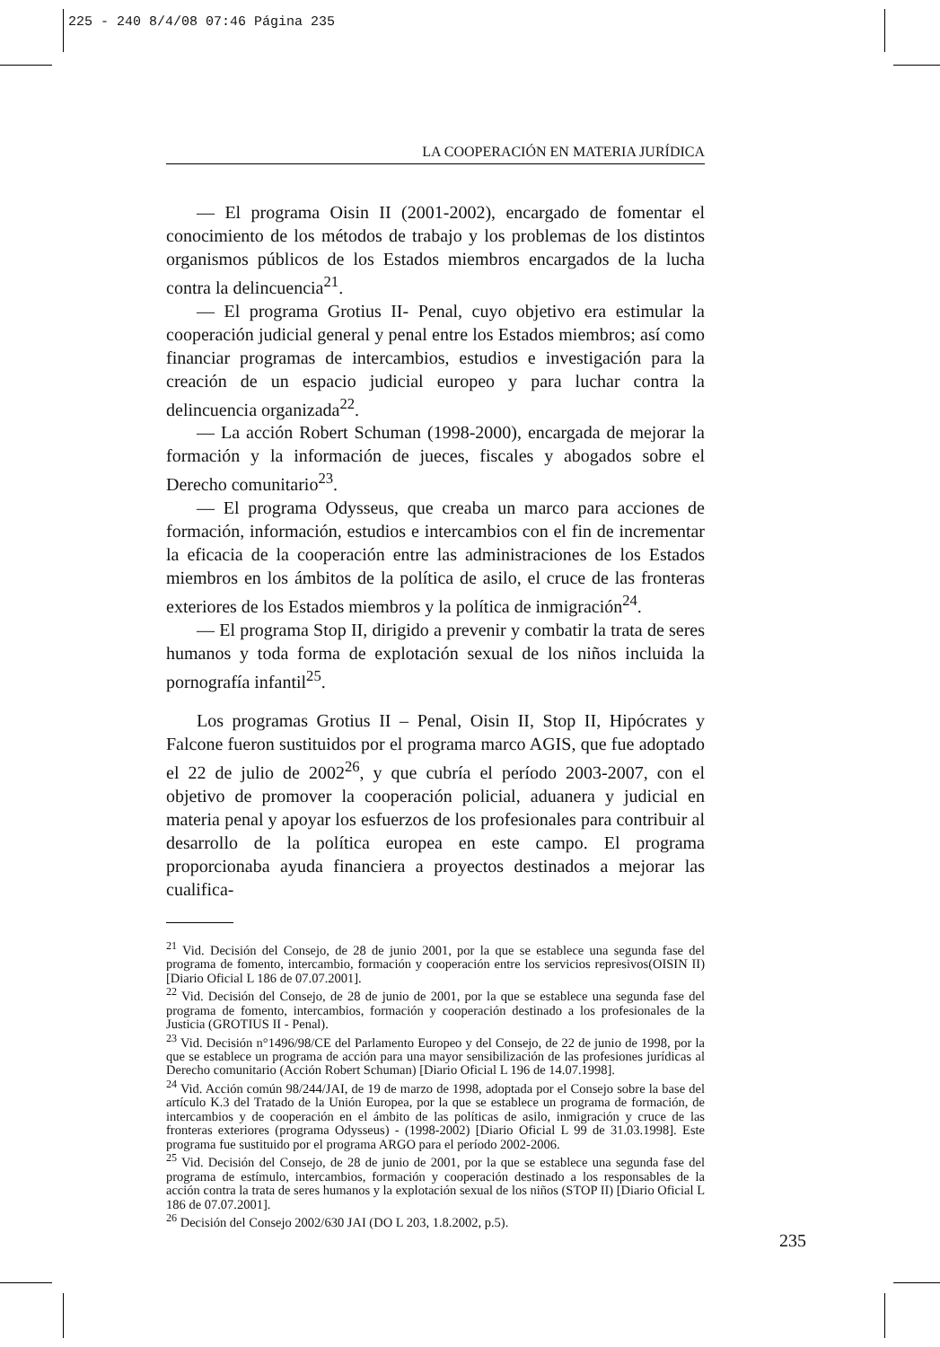225 - 240 8/4/08 07:46 Página 235
LA COOPERACIÓN EN MATERIA JURÍDICA
— El programa Oisin II (2001-2002), encargado de fomentar el conocimiento de los métodos de trabajo y los problemas de los distintos organismos públicos de los Estados miembros encargados de la lucha contra la delincuencia<sup>21</sup>.
— El programa Grotius II- Penal, cuyo objetivo era estimular la cooperación judicial general y penal entre los Estados miembros; así como financiar programas de intercambios, estudios e investigación para la creación de un espacio judicial europeo y para luchar contra la delincuencia organizada<sup>22</sup>.
— La acción Robert Schuman (1998-2000), encargada de mejorar la formación y la información de jueces, fiscales y abogados sobre el Derecho comunitario<sup>23</sup>.
— El programa Odysseus, que creaba un marco para acciones de formación, información, estudios e intercambios con el fin de incrementar la eficacia de la cooperación entre las administraciones de los Estados miembros en los ámbitos de la política de asilo, el cruce de las fronteras exteriores de los Estados miembros y la política de inmigración<sup>24</sup>.
— El programa Stop II, dirigido a prevenir y combatir la trata de seres humanos y toda forma de explotación sexual de los niños incluida la pornografía infantil<sup>25</sup>.
Los programas Grotius II – Penal, Oisin II, Stop II, Hipócrates y Falcone fueron sustituidos por el programa marco AGIS, que fue adoptado el 22 de julio de 2002<sup>26</sup>, y que cubría el período 2003-2007, con el objetivo de promover la cooperación policial, aduanera y judicial en materia penal y apoyar los esfuerzos de los profesionales para contribuir al desarrollo de la política europea en este campo. El programa proporcionaba ayuda financiera a proyectos destinados a mejorar las cualifica-
<sup>21</sup> Vid. Decisión del Consejo, de 28 de junio 2001, por la que se establece una segunda fase del programa de fomento, intercambio, formación y cooperación entre los servicios represivos(OISIN II) [Diario Oficial L 186 de 07.07.2001].
<sup>22</sup> Vid. Decisión del Consejo, de 28 de junio de 2001, por la que se establece una segunda fase del programa de fomento, intercambios, formación y cooperación destinado a los profesionales de la Justicia (GROTIUS II - Penal).
<sup>23</sup> Vid. Decisión n°1496/98/CE del Parlamento Europeo y del Consejo, de 22 de junio de 1998, por la que se establece un programa de acción para una mayor sensibilización de las profesiones jurídicas al Derecho comunitario (Acción Robert Schuman) [Diario Oficial L 196 de 14.07.1998].
<sup>24</sup> Vid. Acción común 98/244/JAI, de 19 de marzo de 1998, adoptada por el Consejo sobre la base del artículo K.3 del Tratado de la Unión Europea, por la que se establece un programa de formación, de intercambios y de cooperación en el ámbito de las políticas de asilo, inmigración y cruce de las fronteras exteriores (programa Odysseus) - (1998-2002) [Diario Oficial L 99 de 31.03.1998]. Este programa fue sustituido por el programa ARGO para el período 2002-2006.
<sup>25</sup> Vid. Decisión del Consejo, de 28 de junio de 2001, por la que se establece una segunda fase del programa de estímulo, intercambios, formación y cooperación destinado a los responsables de la acción contra la trata de seres humanos y la explotación sexual de los niños (STOP II) [Diario Oficial L 186 de 07.07.2001].
<sup>26</sup> Decisión del Consejo 2002/630 JAI (DO L 203, 1.8.2002, p.5).
235